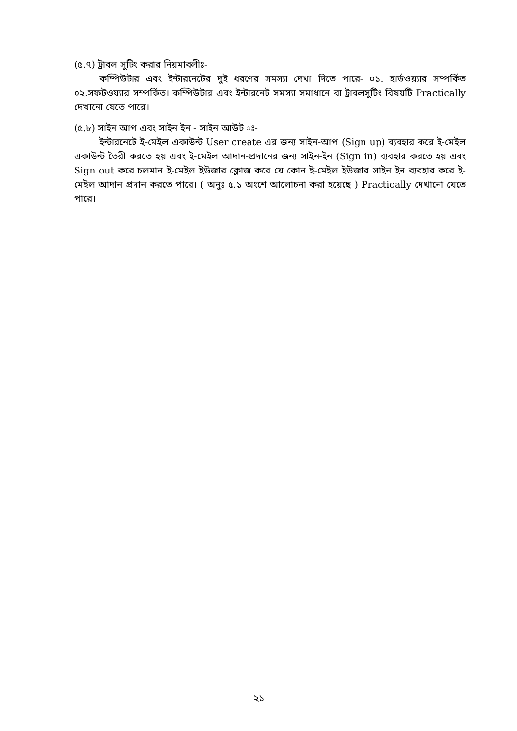(৫.৭) ট্রাবল সুটিং করার নিয়মাবলীঃ-
কম্পিউটার এবং ইন্টারনেটের দুই ধরণের সমস্যা দেখা দিতে পারে- ০১. হার্ডওয়্যার সম্পর্কিত ০২.সফটওয়্যার সম্পর্কিত। কম্পিউটার এবং ইন্টারনেট সমস্যা সমাধানে বা ট্রাবলসুটিং বিষয়টি Practically দেখানো যেতে পারে।
(৫.৮) সাইন আপ এবং সাইন ইন - সাইন আউট ঃ-
ইন্টারনেটে ই-মেইল একাউন্ট User create এর জন্য সাইন-আপ (Sign up) ব্যবহার করে ই-মেইল একাউন্ট তৈরী করতে হয় এবং ই-মেইল আদান-প্রদানের জন্য সাইন-ইন (Sign in) ব্যবহার করতে হয় এবং Sign out করে চলমান ই-মেইল ইউজার ক্লোজ করে যে কোন ই-মেইল ইউজার সাইন ইন ব্যবহার করে ই-মেইল আদান প্রদান করতে পারে। ( অনুঃ ৫.১ অংশে আলোচনা করা হয়েছে ) Practically দেখানো যেতে পারে।
২১